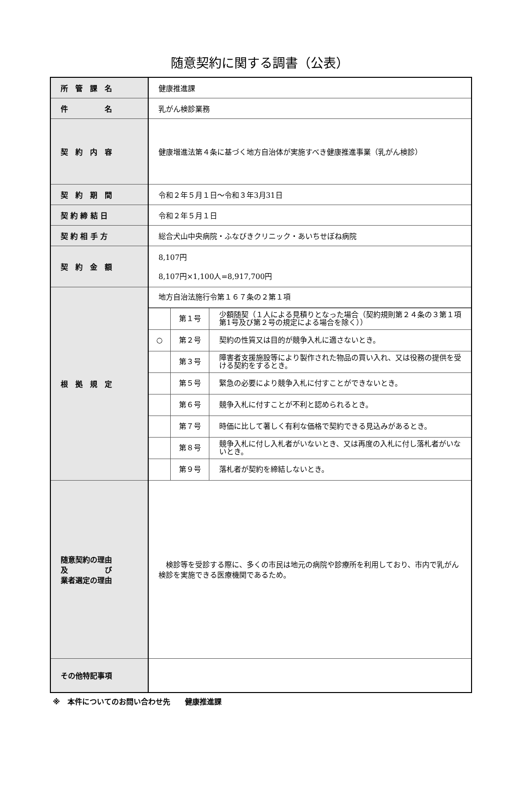随意契約に関する調書（公表）
| 所 管 課 名 | 健康推進課 |
| 件 名 | 乳がん検診業務 |
| 契 約 内 容 | 健康増進法第４条に基づく地方自治体が実施すべき健康推進事業（乳がん検診） |
| 契 約 期 間 | 令和２年５月１日～令和３年3月31日 |
| 契 約 締 結 日 | 令和２年５月１日 |
| 契 約 相 手 方 | 総合犬山中央病院・ふなびきクリニック・あいちせぼね病院 |
| 契 約 金 額 | 8,107円 8,107円×1,100人=8,917,700円 |
| 根 拠 規 定 | 地方自治法施行令第１６７条の２第１項 / / 第１号 / 少額随契（１人による見積りとなった場合（契約規則第２４条の３第１項第1号及び第２号の規定による場合を除く）） / / ○ / 第２号 / 契約の性質又は目的が競争入札に適さないとき。 / / / 第３号 / 障害者支援施設等により製作された物品の買い入れ、又は役務の提供を受ける契約をするとき。 / / / 第５号 / 緊急の必要により競争入札に付すことができないとき。 / / / 第６号 / 競争入札に付すことが不利と認められるとき。 / / / 第７号 / 時価に比して著しく有利な価格で契約できる見込みがあるとき。 / / / 第８号 / 競争入札に付し入札者がいないとき、又は再度の入札に付し落札者がいないとき。 / / / 第９号 / 落札者が契約を締結しないとき。 / |
| 随意契約の理由 及 び 業者選定の理由 | 検診等を受診する際に、多くの市民は地元の病院や診療所を利用しており、市内で乳がん検診を実施できる医療機関であるため。 |
| その他特記事項 | |
※　本件についてのお問い合わせ先　　健康推進課